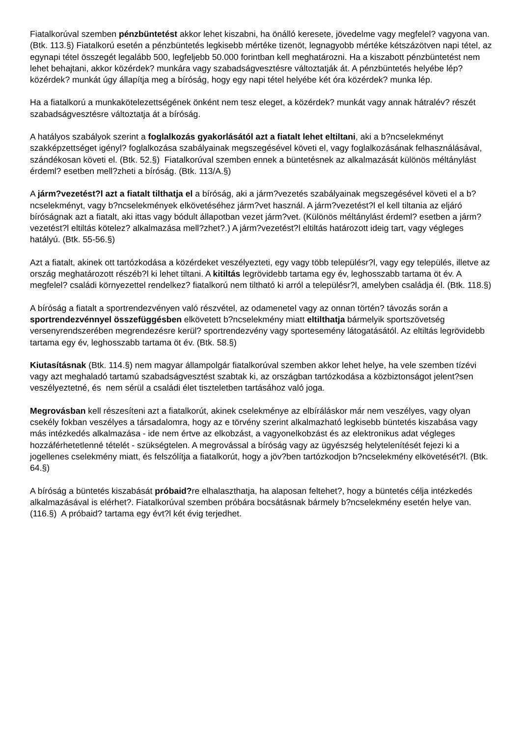Fiatalkorúval szemben pénzbüntetést akkor lehet kiszabni, ha önálló keresete, jövedelme vagy megfelel? vagyona van. (Btk. 113.§) Fiatalkorú esetén a pénzbüntetés legkisebb mértéke tizenöt, legnagyobb mértéke kétszázötven napi tétel, az egynapi tétel összegét legalább 500, legfeljebb 50.000 forintban kell meghatározni. Ha a kiszabott pénzbüntetést nem lehet behajtani, akkor közérdek? munkára vagy szabadságvesztésre változtatják át. A pénzbüntetés helyébe lép? közérdek? munkát úgy állapítja meg a bíróság, hogy egy napi tétel helyébe két óra közérdek? munka lép.
Ha a fiatalkorú a munkakötelezettségének önként nem tesz eleget, a közérdek? munkát vagy annak hátralév? részét szabadságvesztésre változtatja át a bíróság.
A hatályos szabályok szerint a foglalkozás gyakorlásától azt a fiatalt lehet eltiltani, aki a b?ncselekményt szakképzettséget igényl? foglalkozása szabályainak megszegésével követi el, vagy foglalkozásának felhasználásával, szándékosan követi el. (Btk. 52.§) Fiatalkorúval szemben ennek a büntetésnek az alkalmazását különös méltánylást érdeml? esetben mell?zheti a bíróság. (Btk. 113/A.§)
A járm?vezetést?l azt a fiatalt tilthatja el a bíróság, aki a járm?vezetés szabályainak megszegésével követi el a b?ncselekményt, vagy b?ncselekmények elkövetéséhez járm?vet használ. A járm?vezetést?l el kell tiltania az eljáró bíróságnak azt a fiatalt, aki ittas vagy bódult állapotban vezet járm?vet. (Különös méltánylást érdeml? esetben a járm?vezetést?l eltiltás kötelez? alkalmazása mell?zhet?.) A járm?vezetést?l eltiltás határozott ideig tart, vagy végleges hatályú. (Btk. 55-56.§)
Azt a fiatalt, akinek ott tartózkodása a közérdeket veszélyezteti, egy vagy több településr?l, vagy egy település, illetve az ország meghatározott részéb?l ki lehet tiltani. A kitiltás legrövidebb tartama egy év, leghosszabb tartama öt év. A megfelel? családi környezettel rendelkez? fiatalkorú nem tiltható ki arról a településr?l, amelyben családja él. (Btk. 118.§)
A bíróság a fiatalt a sportrendezvényen való részvétel, az odamenetel vagy az onnan történ? távozás során a sportrendezvénnyel összefüggésben elkövetett b?ncselekmény miatt eltilthatja bármelyik sportszövetség versenyrendszerében megrendezésre kerül? sportrendezvény vagy sportesemény látogatásától. Az eltiltás legrövidebb tartama egy év, leghosszabb tartama öt év. (Btk. 58.§)
Kiutasításnak (Btk. 114.§) nem magyar állampolgár fiatalkorúval szemben akkor lehet helye, ha vele szemben tízévi vagy azt meghaladó tartamú szabadságvesztést szabtak ki, az országban tartózkodása a közbiztonságot jelent?sen veszélyeztetné, és nem sérül a családi élet tiszteletben tartásához való joga.
Megrovásban kell részesíteni azt a fiatalkorút, akinek cselekménye az elbíráláskor már nem veszélyes, vagy olyan csekély fokban veszélyes a társadalomra, hogy az e törvény szerint alkalmazható legkisebb büntetés kiszabása vagy más intézkedés alkalmazása - ide nem értve az elkobzást, a vagyonelkobzást és az elektronikus adat végleges hozzáférhetetlenné tételét - szükségtelen. A megrovással a bíróság vagy az ügyészség helytelenítését fejezi ki a jogellenes cselekmény miatt, és felszólítja a fiatalkorút, hogy a jöv?ben tartózkodjon b?ncselekmény elkövetését?l. (Btk. 64.§)
A bíróság a büntetés kiszabását próbaid?re elhalaszthatja, ha alaposan feltehet?, hogy a büntetés célja intézkedés alkalmazásával is elérhet?. Fiatalkorúval szemben próbára bocsátásnak bármely b?ncselekmény esetén helye van. (116.§) A próbaid? tartama egy évt?l két évig terjedhet.